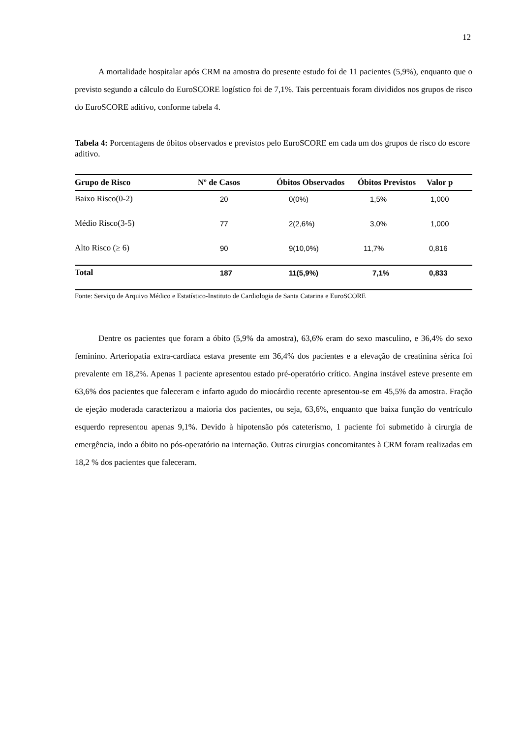12
A mortalidade hospitalar após CRM na amostra do presente estudo foi de 11 pacientes (5,9%), enquanto que o previsto segundo a cálculo do EuroSCORE logístico foi de 7,1%. Tais percentuais foram divididos nos grupos de risco do EuroSCORE aditivo, conforme tabela 4.
Tabela 4: Porcentagens de óbitos observados e previstos pelo EuroSCORE em cada um dos grupos de risco do escore aditivo.
| Grupo de Risco | Nº de Casos | Óbitos Observados | Óbitos Previstos | Valor p |
| --- | --- | --- | --- | --- |
| Baixo Risco(0-2) | 20 | 0(0%) | 1,5% | 1,000 |
| Médio Risco(3-5) | 77 | 2(2,6%) | 3,0% | 1,000 |
| Alto Risco (≥ 6) | 90 | 9(10,0%) | 11,7% | 0,816 |
| Total | 187 | 11(5,9%) | 7,1% | 0,833 |
Fonte: Serviço de Arquivo Médico e Estatístico-Instituto de Cardiologia de Santa Catarina e EuroSCORE
Dentre os pacientes que foram a óbito (5,9% da amostra), 63,6% eram do sexo masculino, e 36,4% do sexo feminino. Arteriopatia extra-cardíaca estava presente em 36,4% dos pacientes e a elevação de creatinina sérica foi prevalente em 18,2%. Apenas 1 paciente apresentou estado pré-operatório crítico. Angina instável esteve presente em 63,6% dos pacientes que faleceram e infarto agudo do miocárdio recente apresentou-se em 45,5% da amostra. Fração de ejeção moderada caracterizou a maioria dos pacientes, ou seja, 63,6%, enquanto que baixa função do ventrículo esquerdo representou apenas 9,1%. Devido à hipotensão pós cateterismo, 1 paciente foi submetido à cirurgia de emergência, indo a óbito no pós-operatório na internação. Outras cirurgias concomitantes à CRM foram realizadas em 18,2 % dos pacientes que faleceram.